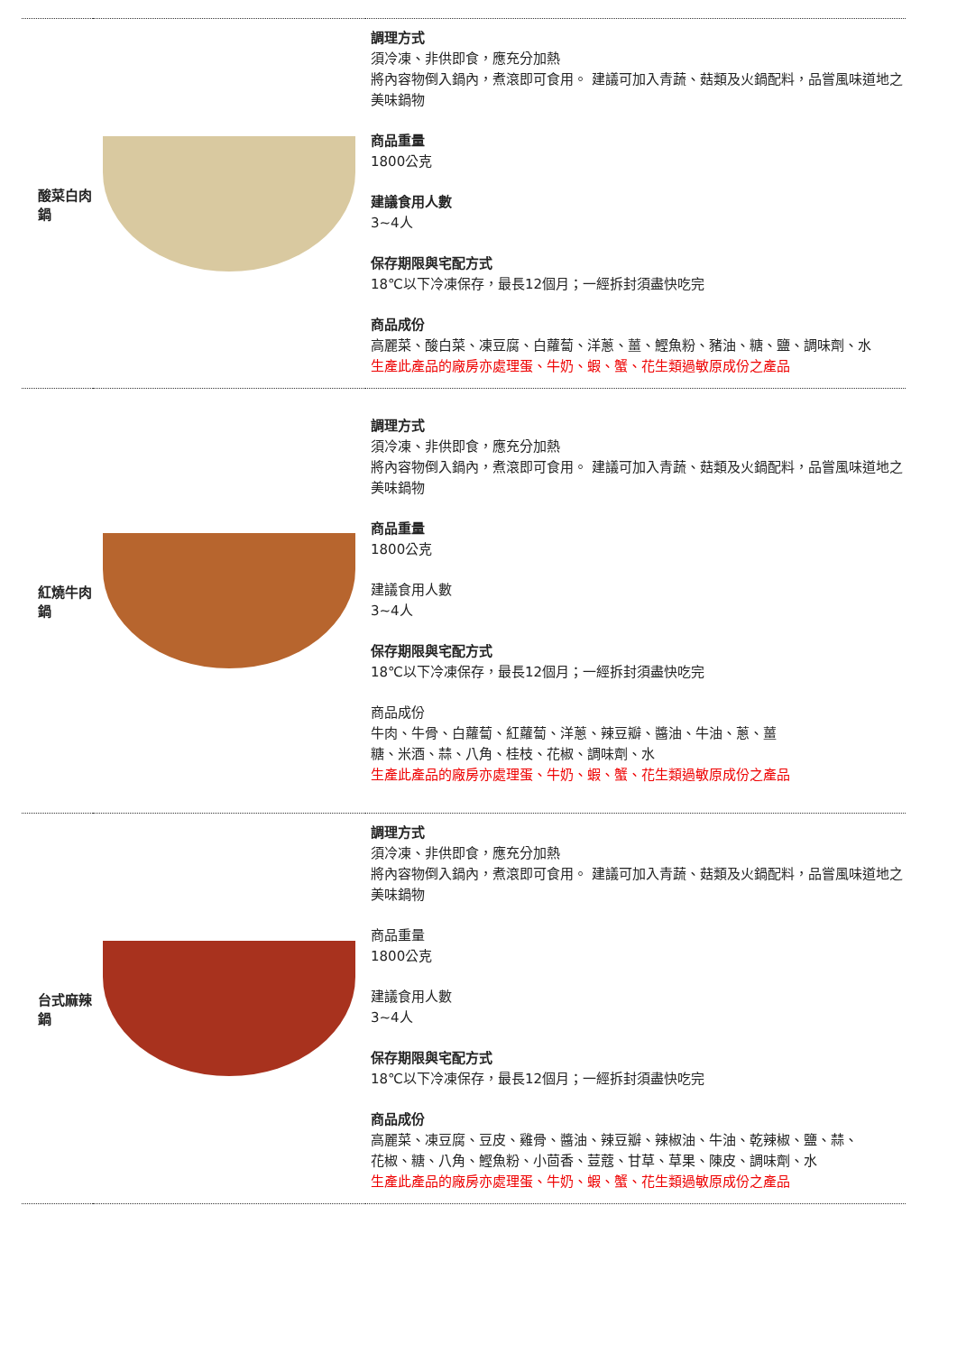| 酸菜白肉鍋 | | 調理方式 須冷凍、非供即食，應充分加熱 將內容物倒入鍋內，煮滾即可食用。 建議可加入青蔬、菇類及火鍋配料，品嘗風味道地之美味鍋物 商品重量 1800公克 建議食用人數 3~4人 保存期限與宅配方式 18℃以下冷凍保存，最長12個月；一經拆封須盡快吃完 商品成份 高麗菜、酸白菜、凍豆腐、白蘿蔔、洋蔥、薑、鰹魚粉、豬油、糖、鹽、調味劑、水 生產此產品的廠房亦處理蛋、牛奶、蝦、蟹、花生類過敏原成份之產品 |
| 紅燒牛肉鍋 | | 調理方式 須冷凍、非供即食，應充分加熱 將內容物倒入鍋內，煮滾即可食用。 建議可加入青蔬、菇類及火鍋配料，品嘗風味道地之美味鍋物 商品重量 1800公克 建議食用人數 3~4人 保存期限與宅配方式 18℃以下冷凍保存，最長12個月；一經拆封須盡快吃完 商品成份 牛肉、牛骨、白蘿蔔、紅蘿蔔、洋蔥、辣豆瓣、醬油、牛油、蔥、薑 糖、米酒、蒜、八角、桂枝、花椒、調味劑、水 生產此產品的廠房亦處理蛋、牛奶、蝦、蟹、花生類過敏原成份之產品 |
| 台式麻辣鍋 | | 調理方式 須冷凍、非供即食，應充分加熱 將內容物倒入鍋內，煮滾即可食用。 建議可加入青蔬、菇類及火鍋配料，品嘗風味道地之美味鍋物 商品重量 1800公克 建議食用人數 3~4人 保存期限與宅配方式 18℃以下冷凍保存，最長12個月；一經拆封須盡快吃完 商品成份 高麗菜、凍豆腐、豆皮、雞骨、醬油、辣豆瓣、辣椒油、牛油、乾辣椒、鹽、蒜、 花椒、糖、八角、鰹魚粉、小茴香、荳蔻、甘草、草果、陳皮、調味劑、水 生產此產品的廠房亦處理蛋、牛奶、蝦、蟹、花生類過敏原成份之產品 |